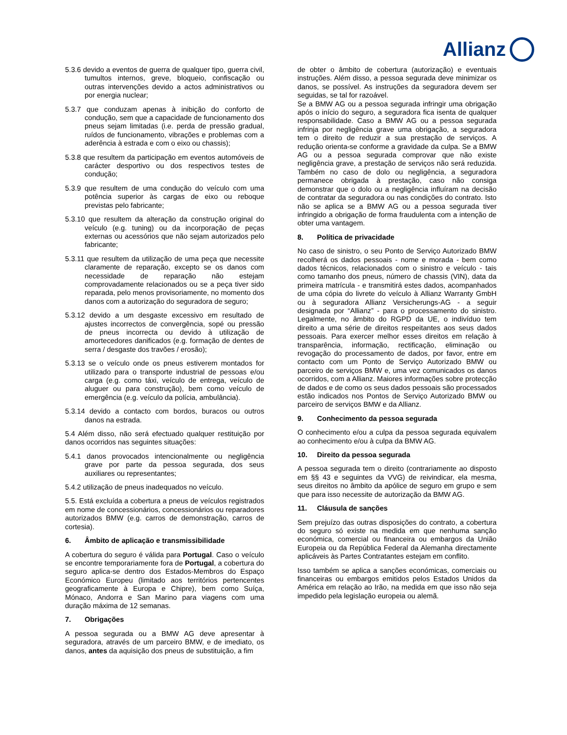Allianz
5.3.6 devido a eventos de guerra de qualquer tipo, guerra civil, tumultos internos, greve, bloqueio, confiscação ou outras intervenções devido a actos administrativos ou por energia nuclear;
5.3.7 que conduzam apenas à inibição do conforto de condução, sem que a capacidade de funcionamento dos pneus sejam limitadas (i.e. perda de pressão gradual, ruídos de funcionamento, vibrações e problemas com a aderência à estrada e com o eixo ou chassis);
5.3.8 que resultem da participação em eventos automóveis de carácter desportivo ou dos respectivos testes de condução;
5.3.9 que resultem de uma condução do veículo com uma potência superior às cargas de eixo ou reboque previstas pelo fabricante;
5.3.10 que resultem da alteração da construção original do veículo (e.g. tuning) ou da incorporação de peças externas ou acessórios que não sejam autorizados pelo fabricante;
5.3.11 que resultem da utilização de uma peça que necessite claramente de reparação, excepto se os danos com necessidade de reparação não estejam comprovadamente relacionados ou se a peça tiver sido reparada, pelo menos provisoriamente, no momento dos danos com a autorização do seguradora de seguro;
5.3.12 devido a um desgaste excessivo em resultado de ajustes incorrectos de convergência, sopé ou pressão de pneus incorrecta ou devido à utilização de amortecedores danificados (e.g. formação de dentes de serra / desgaste dos travões / erosão);
5.3.13 se o veículo onde os pneus estiverem montados for utilizado para o transporte industrial de pessoas e/ou carga (e.g. como táxi, veículo de entrega, veículo de aluguer ou para construção), bem como veículo de emergência (e.g. veículo da polícia, ambulância).
5.3.14 devido a contacto com bordos, buracos ou outros danos na estrada.
5.4 Além disso, não será efectuado qualquer restituição por danos ocorridos nas seguintes situações:
5.4.1 danos provocados intencionalmente ou negligência grave por parte da pessoa segurada, dos seus auxiliares ou representantes;
5.4.2 utilização de pneus inadequados no veículo.
5.5. Está excluída a cobertura a pneus de veículos registrados em nome de concessionários, concessionários ou reparadores autorizados BMW (e.g. carros de demonstração, carros de cortesia).
6. Âmbito de aplicação e transmissibilidade
A cobertura do seguro é válida para Portugal. Caso o veículo se encontre temporariamente fora de Portugal, a cobertura do seguro aplica-se dentro dos Estados-Membros do Espaço Económico Europeu (limitado aos territórios pertencentes geograficamente à Europa e Chipre), bem como Suíça, Mónaco, Andorra e San Marino para viagens com uma duração máxima de 12 semanas.
7. Obrigações
A pessoa segurada ou a BMW AG deve apresentar à seguradora, através de um parceiro BMW, e de imediato, os danos, antes da aquisição dos pneus de substituição, a fim
de obter o âmbito de cobertura (autorização) e eventuais instruções. Além disso, a pessoa segurada deve minimizar os danos, se possível. As instruções da seguradora devem ser seguidas, se tal for razoável.
Se a BMW AG ou a pessoa segurada infringir uma obrigação após o início do seguro, a seguradora fica isenta de qualquer responsabilidade. Caso a BMW AG ou a pessoa segurada infrinja por negligência grave uma obrigação, a seguradora tem o direito de reduzir a sua prestação de serviços. A redução orienta-se conforme a gravidade da culpa. Se a BMW AG ou a pessoa segurada comprovar que não existe negligência grave, a prestação de serviços não será reduzida. Também no caso de dolo ou negligência, a seguradora permanece obrigada à prestação, caso não consiga demonstrar que o dolo ou a negligência influíram na decisão de contratar da seguradora ou nas condições do contrato. Isto não se aplica se a BMW AG ou a pessoa segurada tiver infringido a obrigação de forma fraudulenta com a intenção de obter uma vantagem.
8. Política de privacidade
No caso de sinistro, o seu Ponto de Serviço Autorizado BMW recolherá os dados pessoais - nome e morada - bem como dados técnicos, relacionados com o sinistro e veículo - tais como tamanho dos pneus, número de chassis (VIN), data da primeira matrícula - e transmitirá estes dados, acompanhados de uma cópia do livrete do veículo à Allianz Warranty GmbH ou à seguradora Allianz Versicherungs-AG - a seguir designada por “Allianz” - para o processamento do sinistro. Legalmente, no âmbito do RGPD da UE, o indivíduo tem direito a uma série de direitos respeitantes aos seus dados pessoais. Para exercer melhor esses direitos em relação à transparência, informação, rectificação, eliminação ou revogação do processamento de dados, por favor, entre em contacto com um Ponto de Serviço Autorizado BMW ou parceiro de serviços BMW e, uma vez comunicados os danos ocorridos, com a Allianz. Maiores informações sobre protecção de dados e de como os seus dados pessoais são processados estão indicados nos Pontos de Serviço Autorizado BMW ou parceiro de serviços BMW e da Allianz.
9. Conhecimento da pessoa segurada
O conhecimento e/ou a culpa da pessoa segurada equivalem ao conhecimento e/ou à culpa da BMW AG.
10. Direito da pessoa segurada
A pessoa segurada tem o direito (contrariamente ao disposto em §§ 43 e seguintes da VVG) de reivindicar, ela mesma, seus direitos no âmbito da apólice de seguro em grupo e sem que para isso necessite de autorização da BMW AG.
11. Cláusula de sanções
Sem prejuízo das outras disposições do contrato, a cobertura do seguro só existe na medida em que nenhuma sanção económica, comercial ou financeira ou embargos da União Europeia ou da República Federal da Alemanha directamente aplicáveis às Partes Contratantes estejam em conflito.
Isso também se aplica a sanções económicas, comerciais ou financeiras ou embargos emitidos pelos Estados Unidos da América em relação ao Irão, na medida em que isso não seja impedido pela legislação europeia ou alemã.